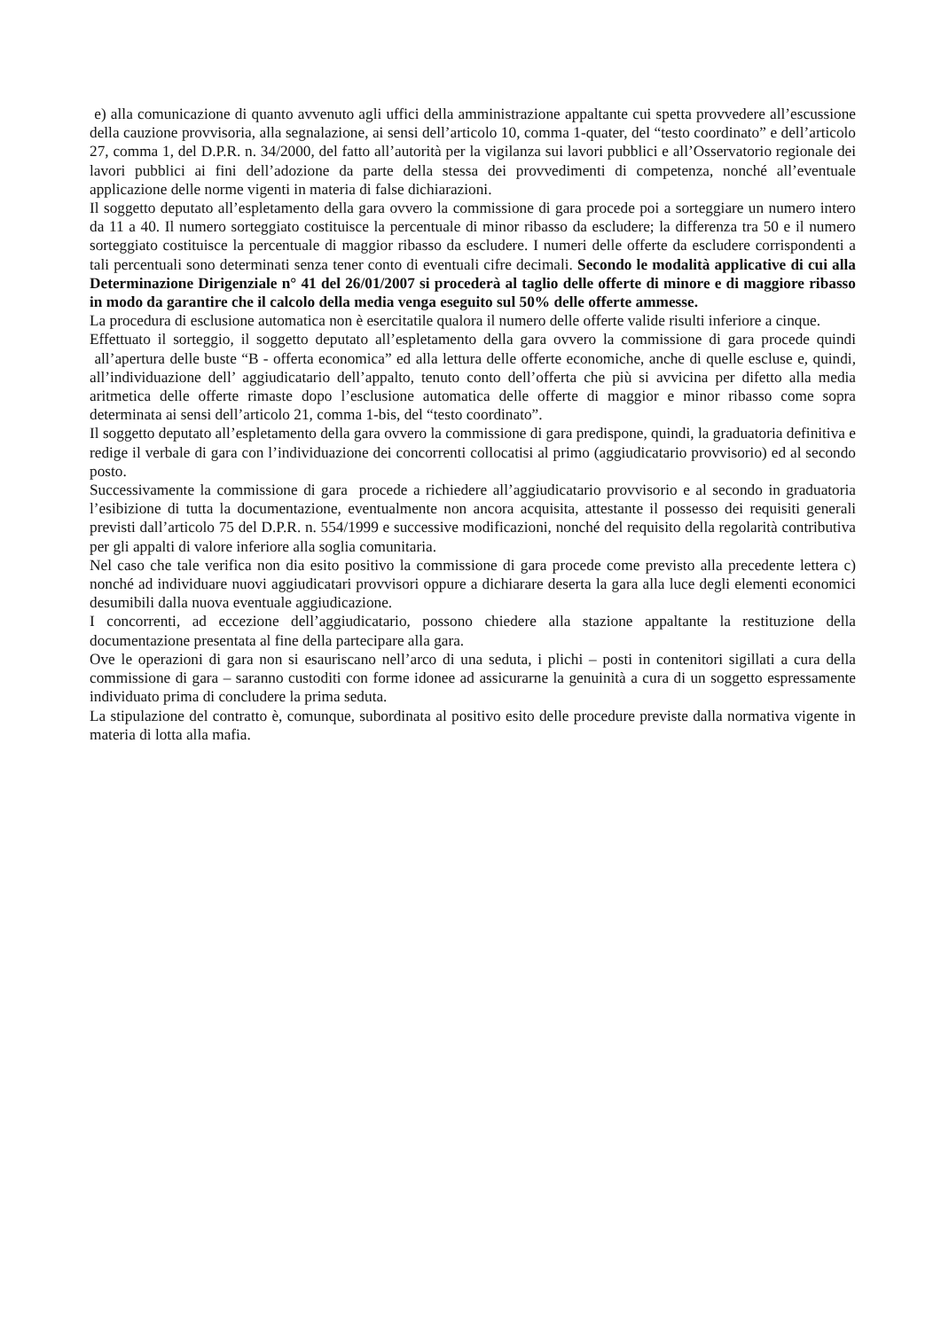e) alla comunicazione di quanto avvenuto agli uffici della amministrazione appaltante cui spetta provvedere all’escussione della cauzione provvisoria, alla segnalazione, ai sensi dell’articolo 10, comma 1-quater, del “testo coordinato” e dell’articolo 27, comma 1, del D.P.R. n. 34/2000, del fatto all’autorità per la vigilanza sui lavori pubblici e all’Osservatorio regionale dei lavori pubblici ai fini dell’adozione da parte della stessa dei provvedimenti di competenza, nonché all’eventuale applicazione delle norme vigenti in materia di false dichiarazioni.
Il soggetto deputato all’espletamento della gara ovvero la commissione di gara procede poi a sorteggiare un numero intero da 11 a 40. Il numero sorteggiato costituisce la percentuale di minor ribasso da escludere; la differenza tra 50 e il numero sorteggiato costituisce la percentuale di maggior ribasso da escludere. I numeri delle offerte da escludere corrispondenti a tali percentuali sono determinati senza tener conto di eventuali cifre decimali. Secondo le modalità applicative di cui alla Determinazione Dirigenziale n° 41 del 26/01/2007 si procederà al taglio delle offerte di minore e di maggiore ribasso in modo da garantire che il calcolo della media venga eseguito sul 50% delle offerte ammesse.
La procedura di esclusione automatica non è esercitatile qualora il numero delle offerte valide risulti inferiore a cinque.
Effettuato il sorteggio, il soggetto deputato all’espletamento della gara ovvero la commissione di gara procede quindi all’apertura delle buste “B - offerta economica” ed alla lettura delle offerte economiche, anche di quelle escluse e, quindi, all’individuazione dell’ aggiudicatario dell’appalto, tenuto conto dell’offerta che più si avvicina per difetto alla media aritmetica delle offerte rimaste dopo l’esclusione automatica delle offerte di maggior e minor ribasso come sopra determinata ai sensi dell’articolo 21, comma 1-bis, del “testo coordinato”.
Il soggetto deputato all’espletamento della gara ovvero la commissione di gara predispone, quindi, la graduatoria definitiva e redige il verbale di gara con l’individuazione dei concorrenti collocatisi al primo (aggiudicatario provvisorio) ed al secondo posto.
Successivamente la commissione di gara procede a richiedere all’aggiudicatario provvisorio e al secondo in graduatoria l’esibizione di tutta la documentazione, eventualmente non ancora acquisita, attestante il possesso dei requisiti generali previsti dall’articolo 75 del D.P.R. n. 554/1999 e successive modificazioni, nonché del requisito della regolarità contributiva per gli appalti di valore inferiore alla soglia comunitaria.
Nel caso che tale verifica non dia esito positivo la commissione di gara procede come previsto alla precedente lettera c) nonché ad individuare nuovi aggiudicatari provvisori oppure a dichiarare deserta la gara alla luce degli elementi economici desumibili dalla nuova eventuale aggiudicazione.
I concorrenti, ad eccezione dell’aggiudicatario, possono chiedere alla stazione appaltante la restituzione della documentazione presentata al fine della partecipare alla gara.
Ove le operazioni di gara non si esauriscano nell’arco di una seduta, i plichi – posti in contenitori sigillati a cura della commissione di gara – saranno custoditi con forme idonee ad assicurarne la genuinità a cura di un soggetto espressamente individuato prima di concludere la prima seduta.
La stipulazione del contratto è, comunque, subordinata al positivo esito delle procedure previste dalla normativa vigente in materia di lotta alla mafia.